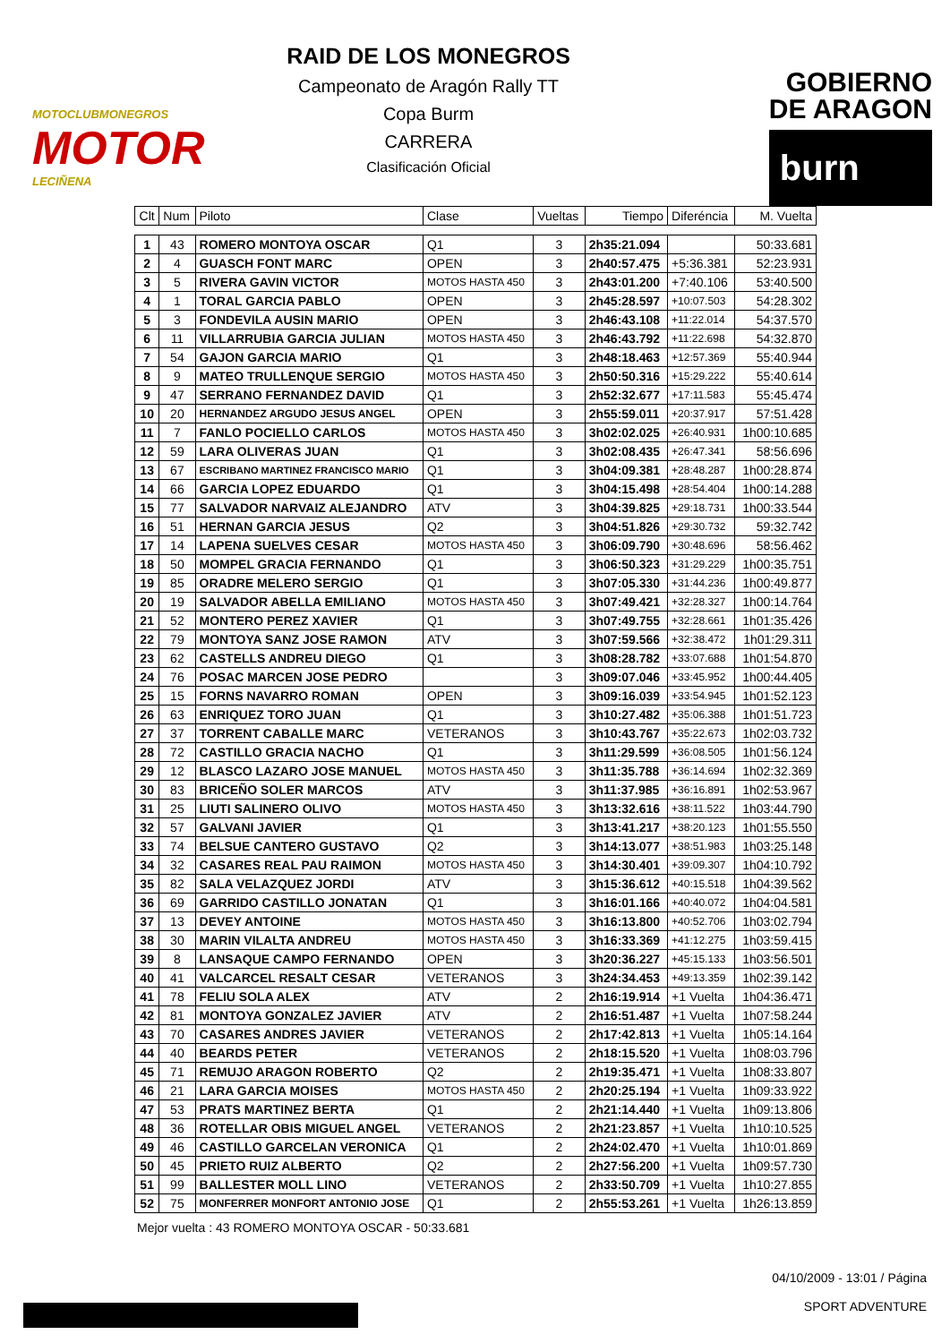MOTOCLUBMONEGROS
MOTOR
LECIÑENA
RAID DE LOS MONEGROS
Campeonato de Aragón Rally TT
Copa Burm
CARRERA
Clasificación Oficial
GOBIERNO
DE ARAGON
burn
| Clt | Num | Piloto | Clase | Vueltas | Tiempo | Diferéncia | M. Vuelta |
| --- | --- | --- | --- | --- | --- | --- | --- |
| 1 | 43 | ROMERO MONTOYA OSCAR | Q1 | 3 | 2h35:21.094 | | 50:33.681 |
| 2 | 4 | GUASCH FONT MARC | OPEN | 3 | 2h40:57.475 | +5:36.381 | 52:23.931 |
| 3 | 5 | RIVERA GAVIN VICTOR | MOTOS HASTA 450 | 3 | 2h43:01.200 | +7:40.106 | 53:40.500 |
| 4 | 1 | TORAL GARCIA PABLO | OPEN | 3 | 2h45:28.597 | +10:07.503 | 54:28.302 |
| 5 | 3 | FONDEVILA AUSIN MARIO | OPEN | 3 | 2h46:43.108 | +11:22.014 | 54:37.570 |
| 6 | 11 | VILLARRUBIA GARCIA JULIAN | MOTOS HASTA 450 | 3 | 2h46:43.792 | +11:22.698 | 54:32.870 |
| 7 | 54 | GAJON GARCIA MARIO | Q1 | 3 | 2h48:18.463 | +12:57.369 | 55:40.944 |
| 8 | 9 | MATEO TRULLENQUE SERGIO | MOTOS HASTA 450 | 3 | 2h50:50.316 | +15:29.222 | 55:40.614 |
| 9 | 47 | SERRANO FERNANDEZ DAVID | Q1 | 3 | 2h52:32.677 | +17:11.583 | 55:45.474 |
| 10 | 20 | HERNANDEZ ARGUDO JESUS ANGEL | OPEN | 3 | 2h55:59.011 | +20:37.917 | 57:51.428 |
| 11 | 7 | FANLO POCIELLO CARLOS | MOTOS HASTA 450 | 3 | 3h02:02.025 | +26:40.931 | 1h00:10.685 |
| 12 | 59 | LARA OLIVERAS JUAN | Q1 | 3 | 3h02:08.435 | +26:47.341 | 58:56.696 |
| 13 | 67 | ESCRIBANO MARTINEZ FRANCISCO MARIO | Q1 | 3 | 3h04:09.381 | +28:48.287 | 1h00:28.874 |
| 14 | 66 | GARCIA LOPEZ EDUARDO | Q1 | 3 | 3h04:15.498 | +28:54.404 | 1h00:14.288 |
| 15 | 77 | SALVADOR NARVAIZ ALEJANDRO | ATV | 3 | 3h04:39.825 | +29:18.731 | 1h00:33.544 |
| 16 | 51 | HERNAN GARCIA JESUS | Q2 | 3 | 3h04:51.826 | +29:30.732 | 59:32.742 |
| 17 | 14 | LAPENA SUELVES CESAR | MOTOS HASTA 450 | 3 | 3h06:09.790 | +30:48.696 | 58:56.462 |
| 18 | 50 | MOMPEL GRACIA FERNANDO | Q1 | 3 | 3h06:50.323 | +31:29.229 | 1h00:35.751 |
| 19 | 85 | ORADRE MELERO SERGIO | Q1 | 3 | 3h07:05.330 | +31:44.236 | 1h00:49.877 |
| 20 | 19 | SALVADOR ABELLA EMILIANO | MOTOS HASTA 450 | 3 | 3h07:49.421 | +32:28.327 | 1h00:14.764 |
| 21 | 52 | MONTERO PEREZ XAVIER | Q1 | 3 | 3h07:49.755 | +32:28.661 | 1h01:35.426 |
| 22 | 79 | MONTOYA SANZ JOSE RAMON | ATV | 3 | 3h07:59.566 | +32:38.472 | 1h01:29.311 |
| 23 | 62 | CASTELLS ANDREU DIEGO | Q1 | 3 | 3h08:28.782 | +33:07.688 | 1h01:54.870 |
| 24 | 76 | POSAC MARCEN JOSE PEDRO | | 3 | 3h09:07.046 | +33:45.952 | 1h00:44.405 |
| 25 | 15 | FORNS NAVARRO ROMAN | OPEN | 3 | 3h09:16.039 | +33:54.945 | 1h01:52.123 |
| 26 | 63 | ENRIQUEZ TORO JUAN | Q1 | 3 | 3h10:27.482 | +35:06.388 | 1h01:51.723 |
| 27 | 37 | TORRENT CABALLE MARC | VETERANOS | 3 | 3h10:43.767 | +35:22.673 | 1h02:03.732 |
| 28 | 72 | CASTILLO GRACIA NACHO | Q1 | 3 | 3h11:29.599 | +36:08.505 | 1h01:56.124 |
| 29 | 12 | BLASCO LAZARO JOSE MANUEL | MOTOS HASTA 450 | 3 | 3h11:35.788 | +36:14.694 | 1h02:32.369 |
| 30 | 83 | BRICEÑO SOLER MARCOS | ATV | 3 | 3h11:37.985 | +36:16.891 | 1h02:53.967 |
| 31 | 25 | LIUTI SALINERO OLIVO | MOTOS HASTA 450 | 3 | 3h13:32.616 | +38:11.522 | 1h03:44.790 |
| 32 | 57 | GALVANI JAVIER | Q1 | 3 | 3h13:41.217 | +38:20.123 | 1h01:55.550 |
| 33 | 74 | BELSUE CANTERO GUSTAVO | Q2 | 3 | 3h14:13.077 | +38:51.983 | 1h03:25.148 |
| 34 | 32 | CASARES REAL PAU RAIMON | MOTOS HASTA 450 | 3 | 3h14:30.401 | +39:09.307 | 1h04:10.792 |
| 35 | 82 | SALA VELAZQUEZ JORDI | ATV | 3 | 3h15:36.612 | +40:15.518 | 1h04:39.562 |
| 36 | 69 | GARRIDO CASTILLO JONATAN | Q1 | 3 | 3h16:01.166 | +40:40.072 | 1h04:04.581 |
| 37 | 13 | DEVEY ANTOINE | MOTOS HASTA 450 | 3 | 3h16:13.800 | +40:52.706 | 1h03:02.794 |
| 38 | 30 | MARIN VILALTA ANDREU | MOTOS HASTA 450 | 3 | 3h16:33.369 | +41:12.275 | 1h03:59.415 |
| 39 | 8 | LANSAQUE CAMPO FERNANDO | OPEN | 3 | 3h20:36.227 | +45:15.133 | 1h03:56.501 |
| 40 | 41 | VALCARCEL RESALT CESAR | VETERANOS | 3 | 3h24:34.453 | +49:13.359 | 1h02:39.142 |
| 41 | 78 | FELIU SOLA ALEX | ATV | 2 | 2h16:19.914 | +1 Vuelta | 1h04:36.471 |
| 42 | 81 | MONTOYA GONZALEZ JAVIER | ATV | 2 | 2h16:51.487 | +1 Vuelta | 1h07:58.244 |
| 43 | 70 | CASARES ANDRES JAVIER | VETERANOS | 2 | 2h17:42.813 | +1 Vuelta | 1h05:14.164 |
| 44 | 40 | BEARDS PETER | VETERANOS | 2 | 2h18:15.520 | +1 Vuelta | 1h08:03.796 |
| 45 | 71 | REMUJO ARAGON ROBERTO | Q2 | 2 | 2h19:35.471 | +1 Vuelta | 1h08:33.807 |
| 46 | 21 | LARA GARCIA MOISES | MOTOS HASTA 450 | 2 | 2h20:25.194 | +1 Vuelta | 1h09:33.922 |
| 47 | 53 | PRATS MARTINEZ BERTA | Q1 | 2 | 2h21:14.440 | +1 Vuelta | 1h09:13.806 |
| 48 | 36 | ROTELLAR OBIS MIGUEL ANGEL | VETERANOS | 2 | 2h21:23.857 | +1 Vuelta | 1h10:10.525 |
| 49 | 46 | CASTILLO GARCELAN VERONICA | Q1 | 2 | 2h24:02.470 | +1 Vuelta | 1h10:01.869 |
| 50 | 45 | PRIETO RUIZ ALBERTO | Q2 | 2 | 2h27:56.200 | +1 Vuelta | 1h09:57.730 |
| 51 | 99 | BALLESTER MOLL LINO | VETERANOS | 2 | 2h33:50.709 | +1 Vuelta | 1h10:27.855 |
| 52 | 75 | MONFERRER MONFORT ANTONIO JOSE | Q1 | 2 | 2h55:53.261 | +1 Vuelta | 1h26:13.859 |
Mejor vuelta : 43 ROMERO MONTOYA OSCAR - 50:33.681
04/10/2009 - 13:01 / Página
SPORT ADVENTURE